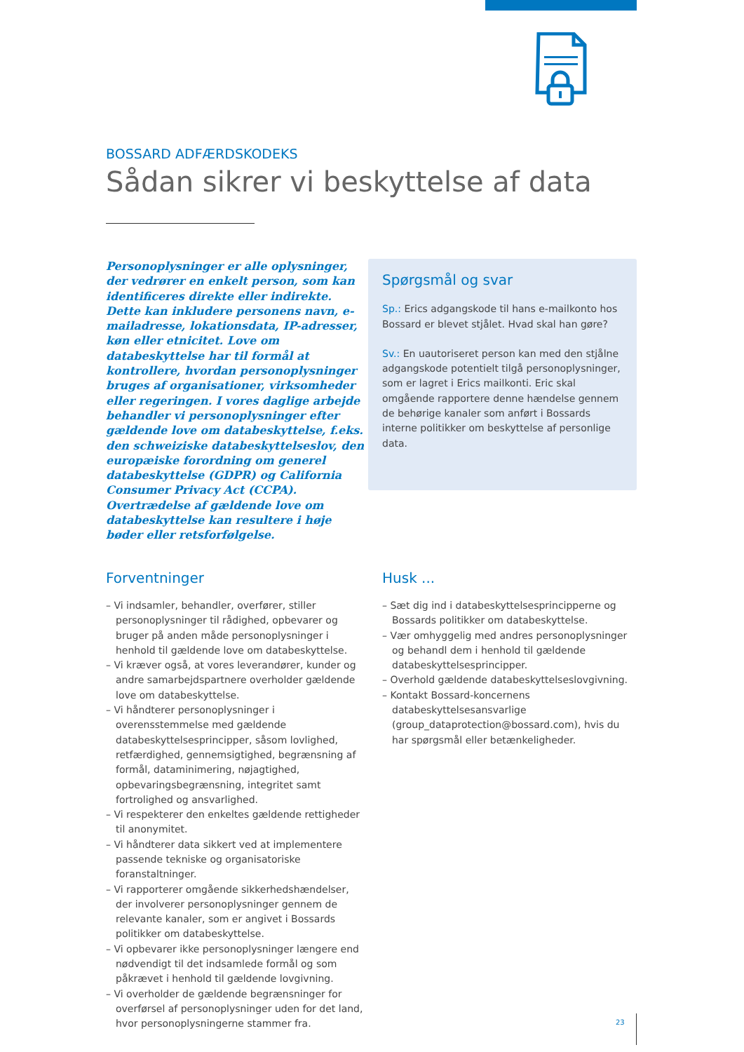BOSSARD ADFÆRDSKODEKS
Sådan sikrer vi beskyttelse af data
Personoplysninger er alle oplysninger, der vedrører en enkelt person, som kan identificeres direkte eller indirekte. Dette kan inkludere personens navn, e-mailadresse, lokationsdata, IP-adresser, køn eller etnicitet. Love om databeskyttelse har til formål at kontrollere, hvordan personoplysninger bruges af organisationer, virksomheder eller regeringen. I vores daglige arbejde behandler vi personoplysninger efter gældende love om databeskyttelse, f.eks. den schweiziske databeskyttelseslov, den europæiske forordning om generel databeskyttelse (GDPR) og California Consumer Privacy Act (CCPA). Overtrædelse af gældende love om databeskyttelse kan resultere i høje bøder eller retsforfølgelse.
Spørgsmål og svar
Sp.: Erics adgangskode til hans e-mailkonto hos Bossard er blevet stjålet. Hvad skal han gøre?
Sv.: En uautoriseret person kan med den stjålne adgangskode potentielt tilgå personoplysninger, som er lagret i Erics mailkonti. Eric skal omgående rapportere denne hændelse gennem de behørige kanaler som anført i Bossards interne politikker om beskyttelse af personlige data.
Forventninger
– Vi indsamler, behandler, overfører, stiller personoplysninger til rådighed, opbevarer og bruger på anden måde personoplysninger i henhold til gældende love om databeskyttelse.
– Vi kræver også, at vores leverandører, kunder og andre samarbejdspartnere overholder gældende love om databeskyttelse.
– Vi håndterer personoplysninger i overensstemmelse med gældende databeskyttelsesprincipper, såsom lovlighed, retfærdighed, gennemsigtighed, begrænsning af formål, dataminimering, nøjagtighed, opbevaringsbegrænsning, integritet samt fortrolighed og ansvarlighed.
– Vi respekterer den enkeltes gældende rettigheder til anonymitet.
– Vi håndterer data sikkert ved at implementere passende tekniske og organisatoriske foranstaltninger.
– Vi rapporterer omgående sikkerhedshændelser, der involverer personoplysninger gennem de relevante kanaler, som er angivet i Bossards politikker om databeskyttelse.
– Vi opbevarer ikke personoplysninger længere end nødvendigt til det indsamlede formål og som påkrævet i henhold til gældende lovgivning.
– Vi overholder de gældende begrænsninger for overførsel af personoplysninger uden for det land, hvor personoplysningerne stammer fra.
Husk ...
– Sæt dig ind i databeskyttelsesprincipperne og Bossards politikker om databeskyttelse.
– Vær omhyggelig med andres personoplysninger og behandl dem i henhold til gældende databeskyttelsesprincipper.
– Overhold gældende databeskyttelseslovgivning.
– Kontakt Bossard-koncernens databeskyttelsesansvarlige (group_dataprotection@bossard.com), hvis du har spørgsmål eller betænkeligheder.
23